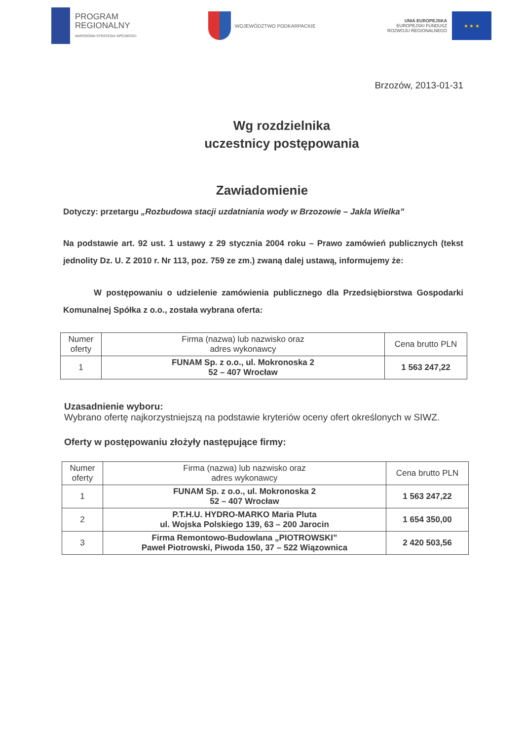PROGRAM
REGIONALNY
NARODOWA STRATEGIA SPÓJNOŚCI
WOJEWÓDZTWO PODKARPACKIE
UNIA EUROPEJSKA
EUROPEJSKI FUNDUSZ
ROZWOJU REGIONALNEGO
★ ★ ★
Brzozów, 2013-01-31
Wg rozdzielnika
uczestnicy postępowania
Zawiadomienie
Dotyczy: przetargu „Rozbudowa stacji uzdatniania wody w Brzozowie – Jakla Wielka”
Na podstawie art. 92 ust. 1 ustawy z 29 stycznia 2004 roku – Prawo zamówień publicznych (tekst jednolity Dz. U. Z 2010 r. Nr 113, poz. 759 ze zm.) zwaną dalej ustawą, informujemy że:
W postępowaniu o udzielenie zamówienia publicznego dla Przedsiębiorstwa Gospodarki Komunalnej Spółka z o.o., została wybrana oferta:
| Numer oferty | Firma (nazwa) lub nazwisko oraz adres wykonawcy | Cena brutto PLN |
| --- | --- | --- |
| 1 | FUNAM Sp. z o.o., ul. Mokronoska 2 52 – 407 Wrocław | 1 563 247,22 |
Uzasadnienie wyboru:
Wybrano ofertę najkorzystniejszą na podstawie kryteriów oceny ofert określonych w SIWZ.
Oferty w postępowaniu złożyły następujące firmy:
| Numer oferty | Firma (nazwa) lub nazwisko oraz adres wykonawcy | Cena brutto PLN |
| --- | --- | --- |
| 1 | FUNAM Sp. z o.o., ul. Mokronoska 2 52 – 407 Wrocław | 1 563 247,22 |
| 2 | P.T.H.U. HYDRO-MARKO Maria Pluta ul. Wojska Polskiego 139, 63 – 200 Jarocin | 1 654 350,00 |
| 3 | Firma Remontowo-Budowlana „PIOTROWSKI” Paweł Piotrowski, Piwoda 150, 37 – 522 Wiązownica | 2 420 503,56 |